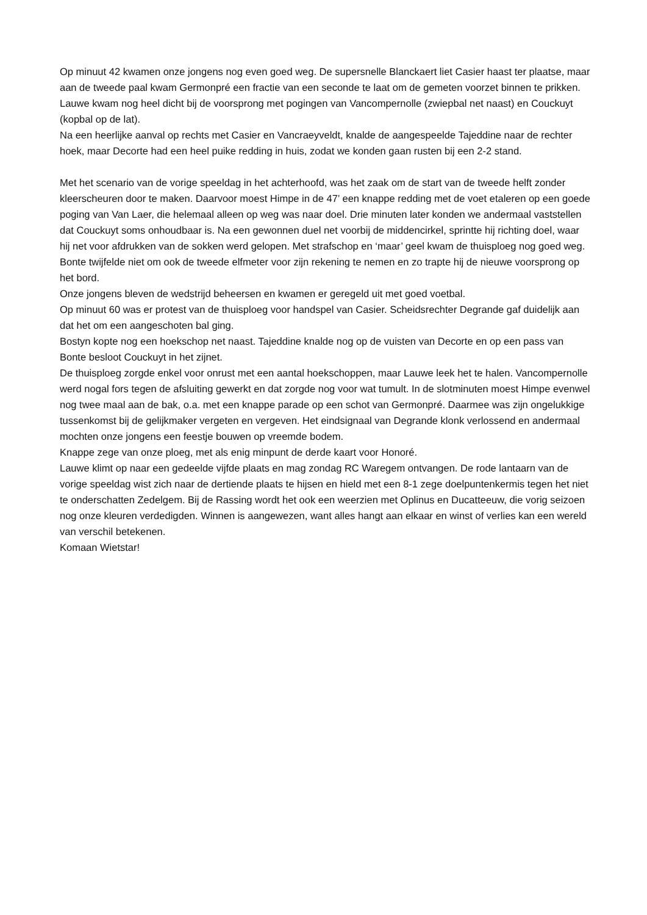Op minuut 42 kwamen onze jongens nog even goed weg. De supersnelle Blanckaert liet Casier haast ter plaatse, maar aan de tweede paal kwam Germonpré een fractie van een seconde te laat om de gemeten voorzet binnen te prikken.
Lauwe kwam nog heel dicht bij de voorsprong met pogingen van Vancompernolle (zwiepbal net naast) en Couckuyt (kopbal op de lat).
Na een heerlijke aanval op rechts met Casier en Vancraeyveldt, knalde de aangespeelde Tajeddine naar de rechter hoek, maar Decorte had een heel puike redding in huis, zodat we konden gaan rusten bij een 2-2 stand.
Met het scenario van de vorige speeldag in het achterhoofd, was het zaak om de start van de tweede helft zonder kleerscheuren door te maken. Daarvoor moest Himpe in de 47’ een knappe redding met de voet etaleren op een goede poging van Van Laer, die helemaal alleen op weg was naar doel. Drie minuten later konden we andermaal vaststellen dat Couckuyt soms onhoudbaar is. Na een gewonnen duel net voorbij de middencirkel, sprintte hij richting doel, waar hij net voor afdrukken van de sokken werd gelopen. Met strafschop en ‘maar’ geel kwam de thuisploeg nog goed weg. Bonte twijfelde niet om ook de tweede elfmeter voor zijn rekening te nemen en zo trapte hij de nieuwe voorsprong op het bord.
Onze jongens bleven de wedstrijd beheersen en kwamen er geregeld uit met goed voetbal.
Op minuut 60 was er protest van de thuisploeg voor handspel van Casier. Scheidsrechter Degrande gaf duidelijk aan dat het om een aangeschoten bal ging.
Bostyn kopte nog een hoekschop net naast. Tajeddine knalde nog op de vuisten van Decorte en op een pass van Bonte besloot Couckuyt in het zijnet.
De thuisploeg zorgde enkel voor onrust met een aantal hoekschoppen, maar Lauwe leek het te halen. Vancompernolle werd nogal fors tegen de afsluiting gewerkt en dat zorgde nog voor wat tumult. In de slotminuten moest Himpe evenwel nog twee maal aan de bak, o.a. met een knappe parade op een schot van Germonpré. Daarmee was zijn ongelukkige tussenkomst bij de gelijkmaker vergeten en vergeven. Het eindsignaal van Degrande klonk verlossend en andermaal mochten onze jongens een feestje bouwen op vreemde bodem.
Knappe zege van onze ploeg, met als enig minpunt de derde kaart voor Honoré.
Lauwe klimt op naar een gedeelde vijfde plaats en mag zondag RC Waregem ontvangen. De rode lantaarn van de vorige speeldag wist zich naar de dertiende plaats te hijsen en hield met een 8-1 zege doelpuntenkermis tegen het niet te onderschatten Zedelgem. Bij de Rassing wordt het ook een weerzien met Oplinus en Ducatteeuw, die vorig seizoen nog onze kleuren verdedigden. Winnen is aangewezen, want alles hangt aan elkaar en winst of verlies kan een wereld van verschil betekenen.
Komaan Wietstar!